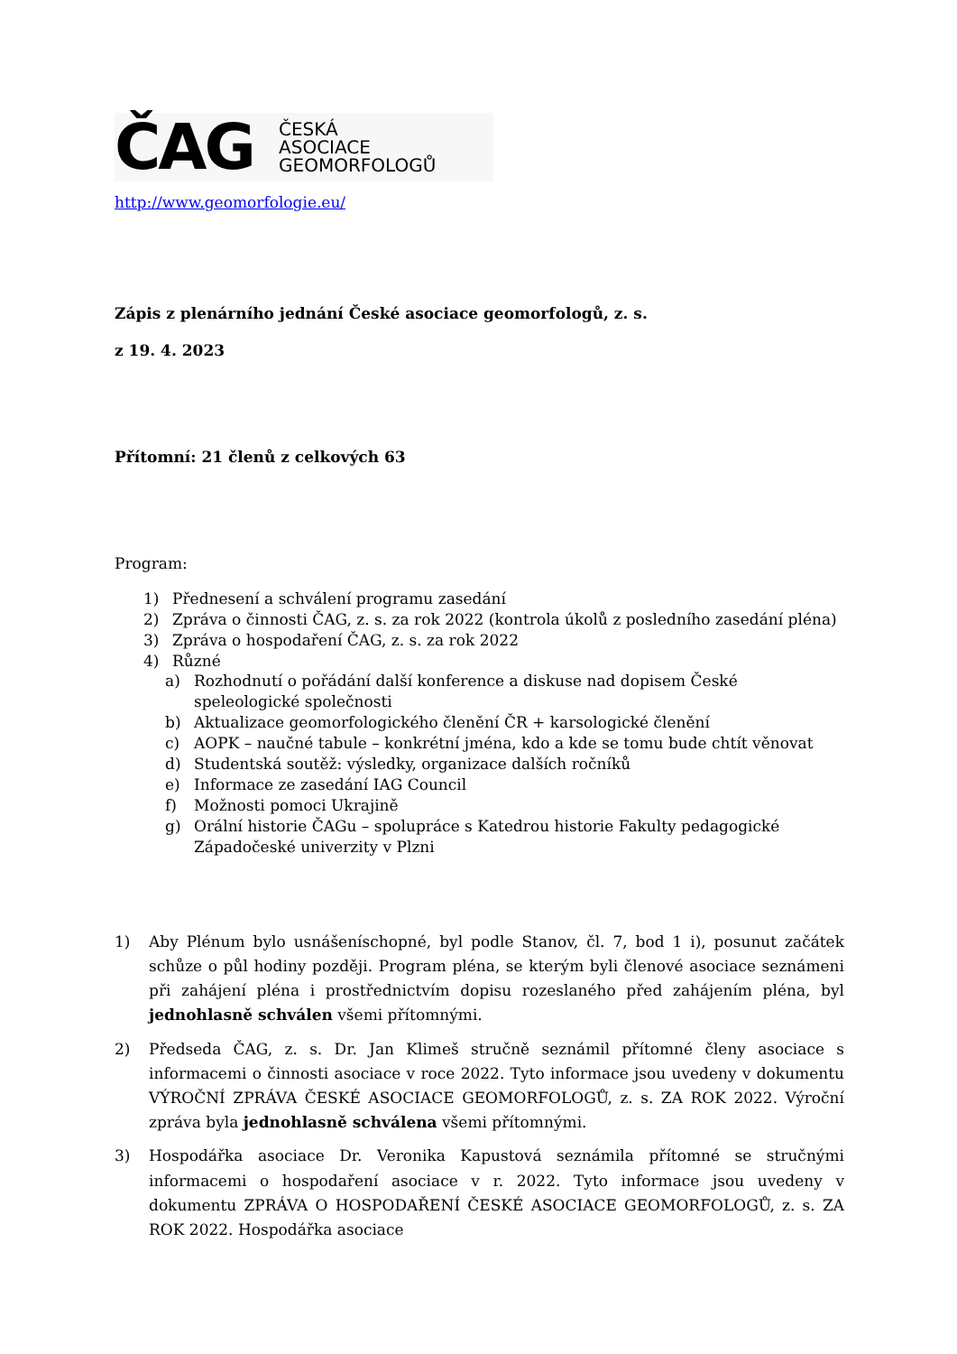ČAG
ČESKÁ
ASOCIACE
GEOMORFOLOGŮ
http://www.geomorfologie.eu/
Zápis z plenárního jednání České asociace geomorfologů, z. s.
z 19. 4. 2023
Přítomní: 21 členů z celkových 63
Program:
1) Přednesení a schválení programu zasedání
2) Zpráva o činnosti ČAG, z. s. za rok 2022 (kontrola úkolů z posledního zasedání pléna)
3) Zpráva o hospodaření ČAG, z. s. za rok 2022
4) Různé
a) Rozhodnutí o pořádání další konference a diskuse nad dopisem České speleologické společnosti
b) Aktualizace geomorfologického členění ČR + karsologické členění
c) AOPK – naučné tabule – konkrétní jména, kdo a kde se tomu bude chtít věnovat
d) Studentská soutěž: výsledky, organizace dalších ročníků
e) Informace ze zasedání IAG Council
f) Možnosti pomoci Ukrajině
g) Orální historie ČAGu – spolupráce s Katedrou historie Fakulty pedagogické Západočeské univerzity v Plzni
1) Aby Plénum bylo usnášeníschopné, byl podle Stanov, čl. 7, bod 1 i), posunut začátek schůze o půl hodiny později. Program pléna, se kterým byli členové asociace seznámeni při zahájení pléna i prostřednictvím dopisu rozeslaného před zahájením pléna, byl jednohlasně schválen všemi přítomnými.
2) Předseda ČAG, z. s. Dr. Jan Klimeš stručně seznámil přítomné členy asociace s informacemi o činnosti asociace v roce 2022. Tyto informace jsou uvedeny v dokumentu VÝROČNÍ ZPRÁVA ČESKÉ ASOCIACE GEOMORFOLOGŮ, z. s. ZA ROK 2022. Výroční zpráva byla jednohlasně schválena všemi přítomnými.
3) Hospodářka asociace Dr. Veronika Kapustová seznámila přítomné se stručnými informacemi o hospodaření asociace v r. 2022. Tyto informace jsou uvedeny v dokumentu ZPRÁVA O HOSPODAŘENÍ ČESKÉ ASOCIACE GEOMORFOLOGŮ, z. s. ZA ROK 2022. Hospodářka asociace